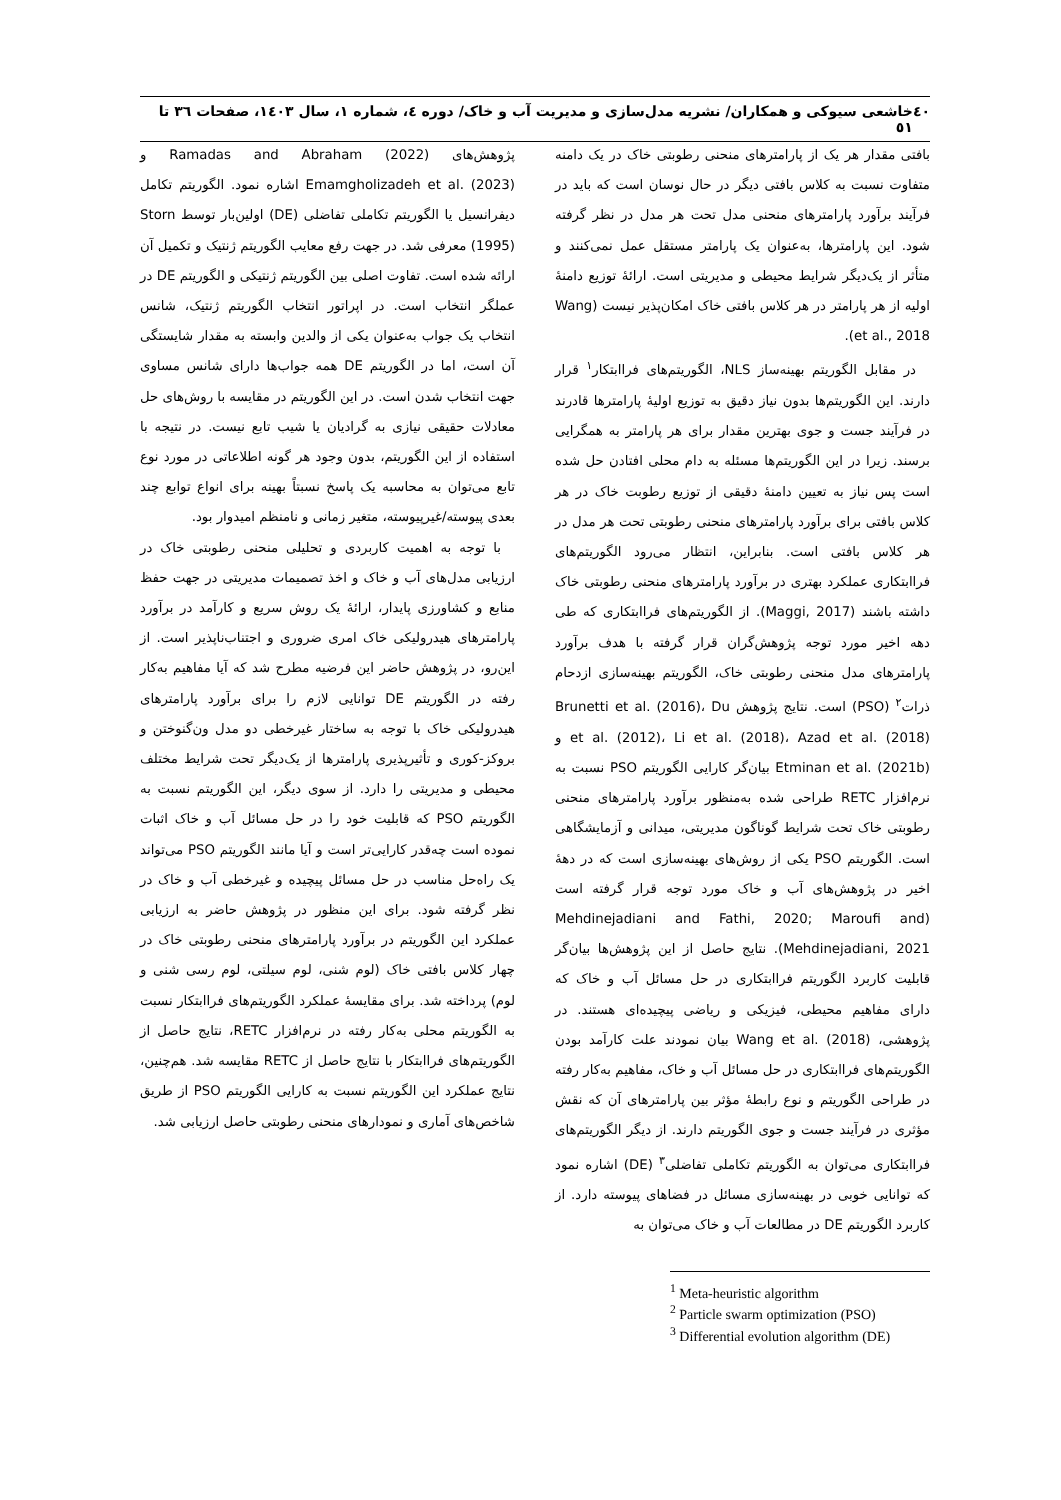٤٠ خاشعی سیوکی و همکاران/ نشریه مدل‌سازی و مدیریت آب و خاک/ دوره ٤، شماره ١، سال ١٤٠٣، صفحات ٣٦ تا ٥١
بافتی مقدار هر یک از پارامترهای منحنی رطوبتی خاک در یک دامنه متفاوت نسبت به کلاس بافتی دیگر در حال نوسان است که باید در فرآیند برآورد پارامترهای منحنی مدل تحت هر مدل در نظر گرفته شود. این پارامترها، به‌عنوان یک پارامتر مستقل عمل نمی‌کنند و متأثر از یک‌دیگر شرایط محیطی و مدیریتی است. ارائهٔ توزیع دامنهٔ اولیه از هر پارامتر در هر کلاس بافتی خاک امکان‌پذیر نیست (Wang et al., 2018).
در مقابل الگوریتم بهینه‌ساز NLS، الگوریتم‌های فراابتکار<sup>١</sup> قرار دارند. این الگوریتم‌ها بدون نیاز دقیق به توزیع اولیهٔ پارامترها قادرند در فرآیند جست و جوی بهترین مقدار برای هر پارامتر به همگرایی برسند. زیرا در این الگوریتم‌ها مسئله به دام محلی افتادن حل شده است پس نیاز به تعیین دامنهٔ دقیقی از توزیع رطوبت خاک در هر کلاس بافتی برای برآورد پارامترهای منحنی رطوبتی تحت هر مدل در هر کلاس بافتی است. بنابراین، انتظار می‌رود الگوریتم‌های فراابتکاری عملکرد بهتری در برآورد پارامترهای منحنی رطوبتی خاک داشته باشند (Maggi, 2017). از الگوریتم‌های فراابتکاری که طی دهه اخیر مورد توجه پژوهش‌گران قرار گرفته با هدف برآورد پارامترهای مدل منحنی رطوبتی خاک، الگوریتم بهینه‌سازی ازدحام ذرات<sup>٢</sup> (PSO) است. نتایج پژوهش Brunetti et al. (2016)، Du et al. (2012)، Li et al. (2018)، Azad et al. (2018) و Etminan et al. (2021b) بیان‌گر کارایی الگوریتم PSO نسبت به نرم‌افزار RETC طراحی شده به‌منظور برآورد پارامترهای منحنی رطوبتی خاک تحت شرایط گوناگون مدیریتی، میدانی و آزمایشگاهی است. الگوریتم PSO یکی از روش‌های بهینه‌سازی است که در دههٔ اخیر در پژوهش‌های آب و خاک مورد توجه قرار گرفته است (Mehdinejadiani and Fathi, 2020; Maroufi and Mehdinejadiani, 2021). نتایج حاصل از این پژوهش‌ها بیان‌گر قابلیت کاربرد الگوریتم فراابتکاری در حل مسائل آب و خاک که دارای مفاهیم محیطی، فیزیکی و ریاضی پیچیده‌ای هستند. در پژوهشی، Wang et al. (2018) بیان نمودند علت کارآمد بودن الگوریتم‌های فراابتکاری در حل مسائل آب و خاک، مفاهیم به‌کار رفته در طراحی الگوریتم و نوع رابطهٔ مؤثر بین پارامترهای آن که نقش مؤثری در فرآیند جست و جوی الگوریتم دارند. از دیگر الگوریتم‌های فراابتکاری می‌توان به الگوریتم تکاملی تفاضلی<sup>٣</sup> (DE) اشاره نمود که توانایی خوبی در بهینه‌سازی مسائل در فضاهای پیوسته دارد. از کاربرد الگوریتم DE در مطالعات آب و خاک می‌توان به
<sup>1</sup> Meta-heuristic algorithm
<sup>2</sup> Particle swarm optimization (PSO)
<sup>3</sup> Differential evolution algorithm (DE)
پژوهش‌های Ramadas and Abraham (2022) و Emamgholizadeh et al. (2023) اشاره نمود. الگوریتم تکامل دیفرانسیل یا الگوریتم تکاملی تفاضلی (DE) اولین‌بار توسط Storn (1995) معرفی شد. در جهت رفع معایب الگوریتم ژنتیک و تکمیل آن ارائه شده است. تفاوت اصلی بین الگوریتم ژنتیکی و الگوریتم DE در عملگر انتخاب است. در اپراتور انتخاب الگوریتم ژنتیک، شانس انتخاب یک جواب به‌عنوان یکی از والدین وابسته به مقدار شایستگی آن است، اما در الگوریتم DE همه جواب‌ها دارای شانس مساوی جهت انتخاب شدن است. در این الگوریتم در مقایسه با روش‌های حل معادلات حقیقی نیازی به گرادیان یا شیب تابع نیست. در نتیجه با استفاده از این الگوریتم، بدون وجود هر گونه اطلاعاتی در مورد نوع تابع می‌توان به محاسبه یک پاسخ نسبتاً بهینه برای انواع توابع چند بعدی پیوسته/غیرپیوسته، متغیر زمانی و نامنظم امیدوار بود.
با توجه به اهمیت کاربردی و تحلیلی منحنی رطوبتی خاک در ارزیابی مدل‌های آب و خاک و اخذ تصمیمات مدیریتی در جهت حفظ منابع و کشاورزی پایدار، ارائهٔ یک روش سریع و کارآمد در برآورد پارامترهای هیدرولیکی خاک امری ضروری و اجتناب‌ناپذیر است. از این‌رو، در پژوهش حاضر این فرضیه مطرح شد که آیا مفاهیم به‌کار رفته در الگوریتم DE توانایی لازم را برای برآورد پارامترهای هیدرولیکی خاک با توجه به ساختار غیرخطی دو مدل ون‌گنوختن و بروکز-کوری و تأثیرپذیری پارامترها از یک‌دیگر تحت شرایط مختلف محیطی و مدیریتی را دارد. از سوی دیگر، این الگوریتم نسبت به الگوریتم PSO که قابلیت خود را در حل مسائل آب و خاک اثبات نموده است چه‌قدر کارایی‌تر است و آیا مانند الگوریتم PSO می‌تواند یک راه‌حل مناسب در حل مسائل پیچیده و غیرخطی آب و خاک در نظر گرفته شود. برای این منظور در پژوهش حاضر به ارزیابی عملکرد این الگوریتم در برآورد پارامترهای منحنی رطوبتی خاک در چهار کلاس بافتی خاک (لوم شنی، لوم سیلتی، لوم رسی شنی و لوم) پرداخته شد. برای مقایسهٔ عملکرد الگوریتم‌های فراابتکار نسبت به الگوریتم محلی به‌کار رفته در نرم‌افزار RETC، نتایج حاصل از الگوریتم‌های فراابتکار با نتایج حاصل از RETC مقایسه شد. هم‌چنین، نتایج عملکرد این الگوریتم نسبت به کارایی الگوریتم PSO از طریق شاخص‌های آماری و نمودارهای منحنی رطوبتی حاصل ارزیابی شد.